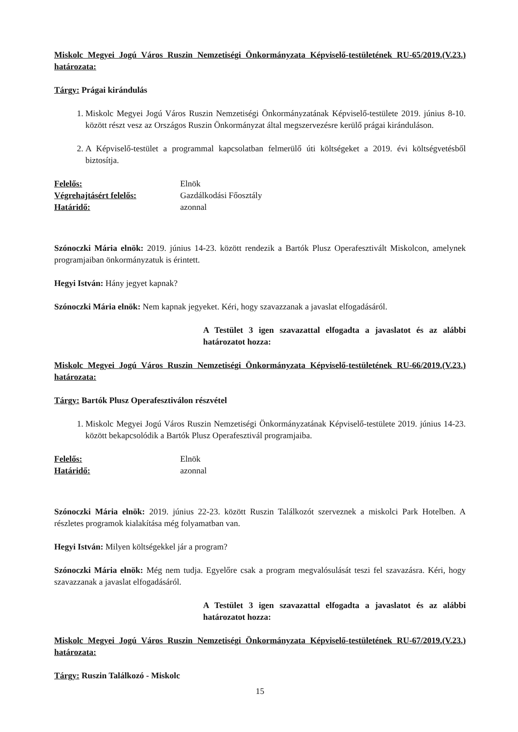Miskolc Megyei Jogú Város Ruszin Nemzetiségi Önkormányzata Képviselő-testületének RU-65/2019.(V.23.) határozata:
Tárgy: Prágai kirándulás
1. Miskolc Megyei Jogú Város Ruszin Nemzetiségi Önkormányzatának Képviselő-testülete 2019. június 8-10. között részt vesz az Országos Ruszin Önkormányzat által megszervezésre kerülő prágai kiránduláson.
2. A Képviselő-testület a programmal kapcsolatban felmerülő úti költségeket a 2019. évi költségvetésből biztosítja.
Felelős: Elnök
Végrehajtásért felelős: Gazdálkodási Főosztály
Határidő: azonnal
Szónoczki Mária elnök: 2019. június 14-23. között rendezik a Bartók Plusz Operafesztivált Miskolcon, amelynek programjaiban önkormányzatuk is érintett.
Hegyi István: Hány jegyet kapnak?
Szónoczki Mária elnök: Nem kapnak jegyeket. Kéri, hogy szavazzanak a javaslat elfogadásáról.
A Testület 3 igen szavazattal elfogadta a javaslatot és az alábbi határozatot hozza:
Miskolc Megyei Jogú Város Ruszin Nemzetiségi Önkormányzata Képviselő-testületének RU-66/2019.(V.23.) határozata:
Tárgy: Bartók Plusz Operafesztiválon részvétel
1. Miskolc Megyei Jogú Város Ruszin Nemzetiségi Önkormányzatának Képviselő-testülete 2019. június 14-23. között bekapcsolódik a Bartók Plusz Operafesztivál programjaiba.
Felelős: Elnök
Határidő: azonnal
Szónoczki Mária elnök: 2019. június 22-23. között Ruszin Találkozót szerveznek a miskolci Park Hotelben. A részletes programok kialakítása még folyamatban van.
Hegyi István: Milyen költségekkel jár a program?
Szónoczki Mária elnök: Még nem tudja. Egyelőre csak a program megvalósulását teszi fel szavazásra. Kéri, hogy szavazzanak a javaslat elfogadásáról.
A Testület 3 igen szavazattal elfogadta a javaslatot és az alábbi határozatot hozza:
Miskolc Megyei Jogú Város Ruszin Nemzetiségi Önkormányzata Képviselő-testületének RU-67/2019.(V.23.) határozata:
Tárgy: Ruszin Találkozó - Miskolc
15